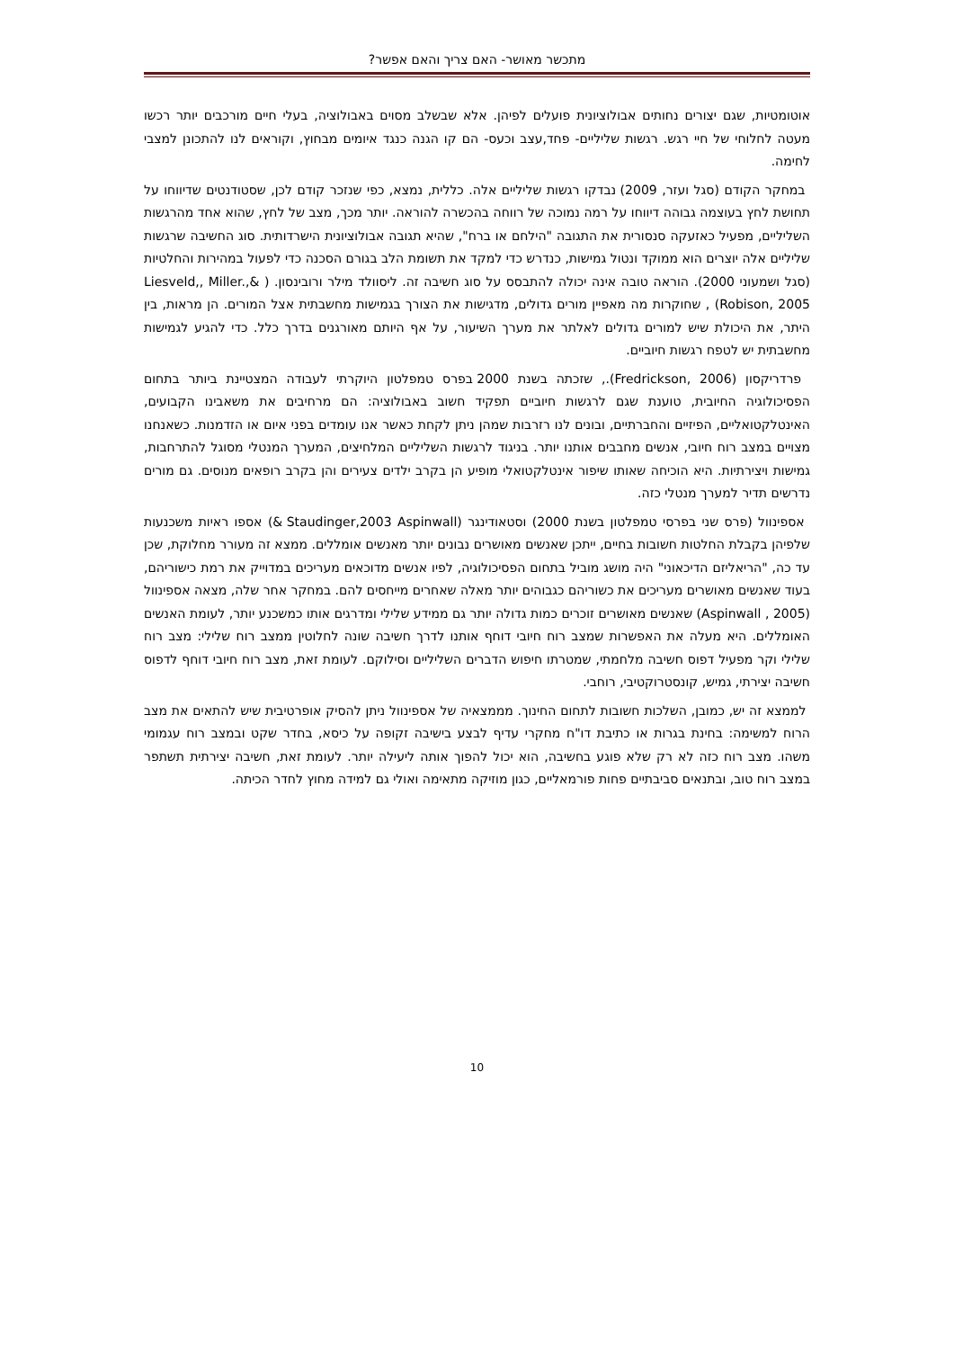מתכשר מאושר- האם צריך והאם אפשר?
אוטומטיות, שגם יצורים נחותים אבולוציונית פועלים לפיהן. אלא שבשלב מסוים באבולוציה, בעלי חיים מורכבים יותר רכשו מעטה לחלוחי של חיי רגש. רגשות שליליים- פחד,עצב וכעס- הם קו הגנה כנגד איומים מבחוץ, וקוראים לנו להתכונן למצבי לחימה.
במחקר הקודם (סגל ועזר, 2009) נבדקו רגשות שליליים אלה. כללית, נמצא, כפי שנזכר קודם לכן, שסטודנטים שדיווחו על תחושת לחץ בעוצמה גבוהה דיווחו על רמה נמוכה של רווחה בהכשרה להוראה. יותר מכך, מצב של לחץ, שהוא אחד מהרגשות השליליים, מפעיל כאזעקה סנסורית את התגובה "הילחם או ברח", שהיא תגובה אבולוציונית הישרדותית. סוג החשיבה שרגשות שליליים אלה יוצרים הוא ממוקד ונטול גמישות, כנדרש כדי למקד את תשומת הלב בגורם הסכנה כדי לפעול במהירות והחלטיות (סגל ושמעוני 2000). הוראה טובה אינה יכולה להתבסס על סוג חשיבה זה. ליסוולד מילר ורובינסון. ( Liesveld,, Miller.,& Robison, 2005) , שחוקרות מה מאפיין מורים גדולים, מדגישות את הצורך בגמישות מחשבתית אצל המורים. הן מראות, בין היתר, את היכולת שיש למורים גדולים לאלתר את מערך השיעור, על אף היותם מאורגנים בדרך כלל. כדי להגיע לגמישות מחשבתית יש לטפח רגשות חיוביים.
פרדריקסון (Fredrickson, 2006)., שזכתה בשנת 2000 בפרס טמפלטון היוקרתי לעבודה המצטיינת ביותר בתחום הפסיכולוגיה החיובית, טוענת שגם לרגשות חיוביים תפקיד חשוב באבולוציה: הם מרחיבים את משאבינו הקבועים, האינטלקטואליים, הפיזיים והחברתיים, ובונים לנו רזרבות שמהן ניתן לקחת כאשר אנו עומדים בפני איום או הזדמנות. כשאנחנו מצויים במצב רוח חיובי, אנשים מחבבים אותנו יותר. בניגוד לרגשות השליליים המלחיצים, המערך המנטלי מסוגל להתרחבות, גמישות ויצירתיות. היא הוכיחה שאותו שיפור אינטלקטואלי מופיע הן בקרב ילדים צעירים והן בקרב רופאים מנוסים. גם מורים נדרשים תדיר למערך מנטלי כזה.
אספינוול (פרס שני בפרסי טמפלטון בשנת 2000) וסטאודינגר (Staudinger,2003 Aspinwall &) אספו ראיות משכנעות שלפיהן בקבלת החלטות חשובות בחיים, ייתכן שאנשים מאושרים נבונים יותר מאנשים אומללים. ממצא זה מעורר מחלוקת, שכן עד כה, "הריאליזם הדיכאוני" היה מושג מוביל בתחום הפסיכולוגיה, לפיו אנשים מדוכאים מעריכים במדוייק את רמת כישוריהם, בעוד שאנשים מאושרים מעריכים את כשוריהם כגבוהים יותר מאלה שאחרים מייחסים להם. במחקר אחר שלה, מצאה אספינוול (Aspinwall , 2005) שאנשים מאושרים זוכרים כמות גדולה יותר גם ממידע שלילי ומדרגים אותו כמשכנע יותר, לעומת האנשים האומללים. היא מעלה את האפשרות שמצב רוח חיובי דוחף אותנו לדרך חשיבה שונה לחלוטין ממצב רוח שלילי: מצב רוח שלילי וקר מפעיל דפוס חשיבה מלחמתי, שמטרתו חיפוש הדברים השליליים וסילוקם. לעומת זאת, מצב רוח חיובי דוחף לדפוס חשיבה יצירתי, גמיש, קונסטרוקטיבי, רוחבי.
לממצא זה יש, כמובן, השלכות חשובות לתחום החינוך. מממצאיה של אספינוול ניתן להסיק אופרטיבית שיש להתאים את מצב הרוח למשימה: בחינת בגרות או כתיבת דו"ח מחקרי עדיף לבצע בישיבה זקופה על כיסא, בחדר שקט ובמצב רוח עגמומי משהו. מצב רוח כזה לא רק שלא פוגע בחשיבה, הוא יכול להפוך אותה ליעילה יותר. לעומת זאת, חשיבה יצירתית תשתפר במצב רוח טוב, ובתנאים סביבתיים פחות פורמאליים, כגון מוזיקה מתאימה ואולי גם למידה מחוץ לחדר הכיתה.
10